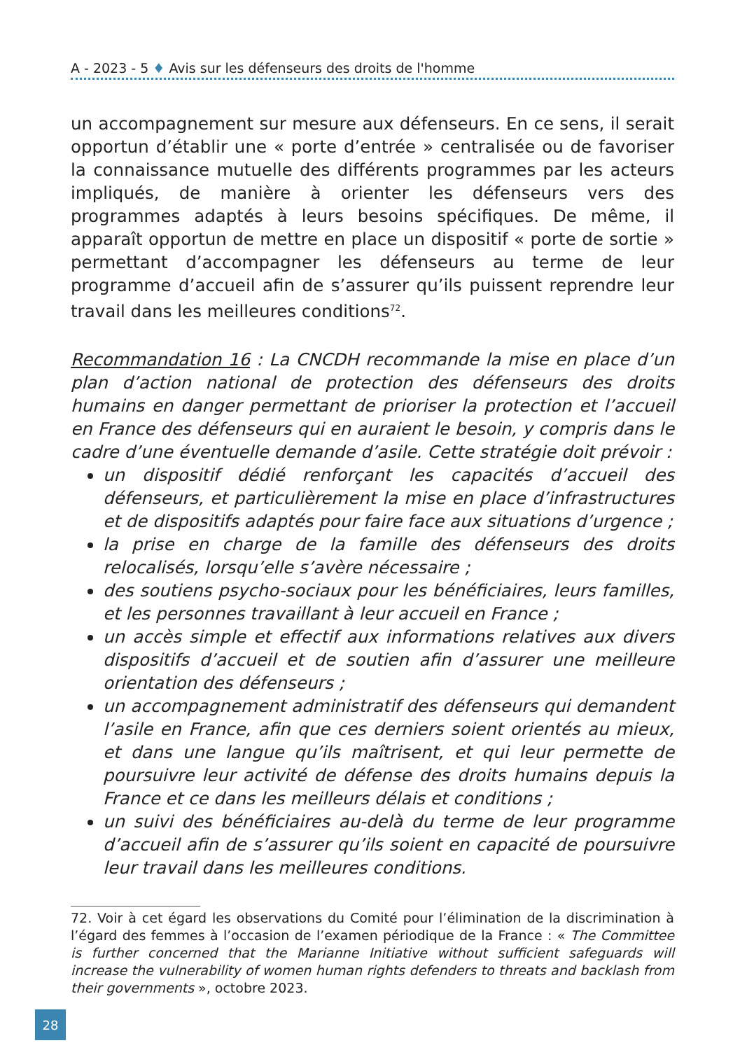A - 2023 - 5 ♦ Avis sur les défenseurs des droits de l'homme
un accompagnement sur mesure aux défenseurs. En ce sens, il serait opportun d’établir une « porte d’entrée » centralisée ou de favoriser la connaissance mutuelle des différents programmes par les acteurs impliqués, de manière à orienter les défenseurs vers des programmes adaptés à leurs besoins spécifiques. De même, il apparaît opportun de mettre en place un dispositif « porte de sortie » permettant d’accompagner les défenseurs au terme de leur programme d’accueil afin de s’assurer qu’ils puissent reprendre leur travail dans les meilleures conditions<sup>72</sup>.
Recommandation 16 : La CNCDH recommande la mise en place d’un plan d’action national de protection des défenseurs des droits humains en danger permettant de prioriser la protection et l’accueil en France des défenseurs qui en auraient le besoin, y compris dans le cadre d’une éventuelle demande d’asile. Cette stratégie doit prévoir :
un dispositif dédié renforçant les capacités d’accueil des défenseurs, et particulièrement la mise en place d’infrastructures et de dispositifs adaptés pour faire face aux situations d’urgence ;
la prise en charge de la famille des défenseurs des droits relocalisés, lorsqu’elle s’avère nécessaire ;
des soutiens psycho-sociaux pour les bénéficiaires, leurs familles, et les personnes travaillant à leur accueil en France ;
un accès simple et effectif aux informations relatives aux divers dispositifs d’accueil et de soutien afin d’assurer une meilleure orientation des défenseurs ;
un accompagnement administratif des défenseurs qui demandent l’asile en France, afin que ces derniers soient orientés au mieux, et dans une langue qu’ils maîtrisent, et qui leur permette de poursuivre leur activité de défense des droits humains depuis la France et ce dans les meilleurs délais et conditions ;
un suivi des bénéficiaires au-delà du terme de leur programme d’accueil afin de s’assurer qu’ils soient en capacité de poursuivre leur travail dans les meilleures conditions.
72. Voir à cet égard les observations du Comité pour l’élimination de la discrimination à l’égard des femmes à l’occasion de l’examen périodique de la France : « The Committee is further concerned that the Marianne Initiative without sufficient safeguards will increase the vulnerability of women human rights defenders to threats and backlash from their governments », octobre 2023.
28